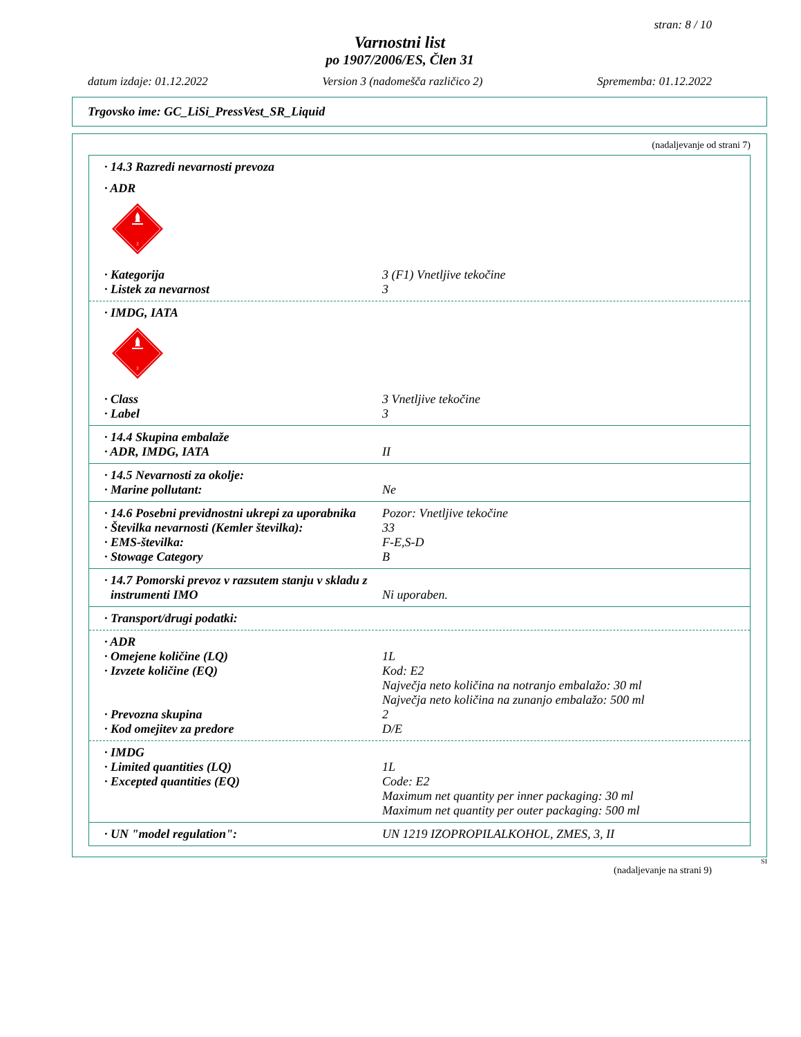stran: 8 / 10
Varnostni list
po 1907/2006/ES, Člen 31
datum izdaje: 01.12.2022 Version 3 (nadomešča različico 2) Sprememba: 01.12.2022
Trgovsko ime: GC_LiSi_PressVest_SR_Liquid
(nadaljevanje od strani 7)
· 14.3 Razredi nevarnosti prevoza
· ADR
3
· Kategorija 3 (F1) Vnetljive tekočine
· Listek za nevarnost 3
· IMDG, IATA
3
· Class 3 Vnetljive tekočine
· Label 3
· 14.4 Skupina embalaže
· ADR, IMDG, IATA II
· 14.5 Nevarnosti za okolje:
· Marine pollutant: Ne
· 14.6 Posebni previdnostni ukrepi za uporabnika Pozor: Vnetljive tekočine
· Številka nevarnosti (Kemler številka): 33
· EMS-številka: F-E,S-D
· Stowage Category B
· 14.7 Pomorski prevoz v razsutem stanju v skladu z
instrumenti IMO Ni uporaben.
· Transport/drugi podatki:
· ADR
· Omejene količine (LQ) 1L
· Izvzete količine (EQ) Kod: E2
Največja neto količina na notranjo embalažo: 30 ml
Največja neto količina na zunanjo embalažo: 500 ml
· Prevozna skupina 2
· Kod omejitev za predore D/E
· IMDG
· Limited quantities (LQ) 1L
· Excepted quantities (EQ) Code: E2
Maximum net quantity per inner packaging: 30 ml
Maximum net quantity per outer packaging: 500 ml
· UN "model regulation": UN 1219 IZOPROPILALKOHOL, ZMES, 3, II
SI
(nadaljevanje na strani 9)